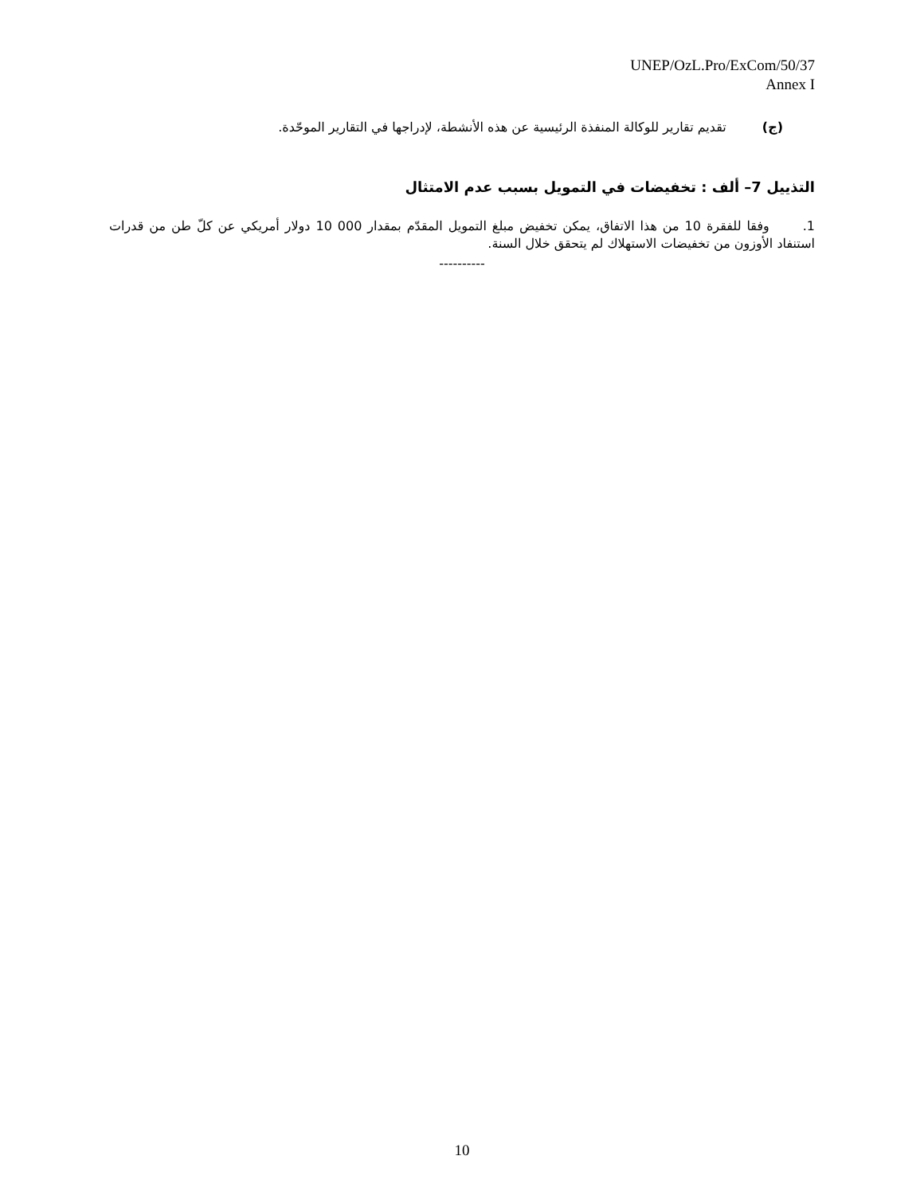UNEP/OzL.Pro/ExCom/50/37
Annex I
(ج) تقديم تقارير للوكالة المنفذة الرئيسية عن هذه الأنشطة، لإدراجها في التقارير الموحّدة.
التذييل 7– ألف : تخفيضات في التمويل بسبب عدم الامتثال
1. وفقا للفقرة 10 من هذا الاتفاق، يمكن تخفيض مبلغ التمويل المقدّم بمقدار 000 10 دولار أمريكي عن كلّ طن من قدرات استنفاد الأوزون من تخفيضات الاستهلاك لم يتحقق خلال السنة.
----------
10